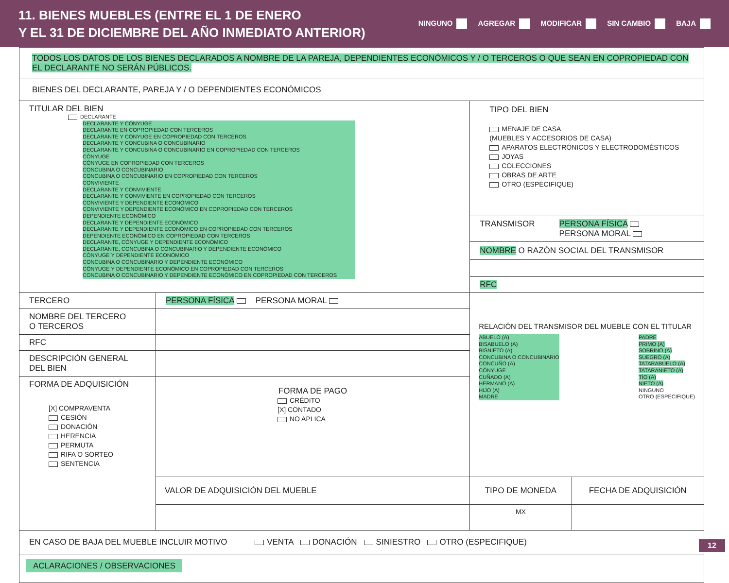11. BIENES MUEBLES (ENTRE EL 1 DE ENERO
Y EL 31 DE DICIEMBRE DEL AÑO INMEDIATO ANTERIOR)
NINGUNO AGREGAR MODIFICAR SIN CAMBIO BAJA
| TODOS LOS DATOS DE LOS BIENES DECLARADOS A NOMBRE DE LA PAREJA, DEPENDIENTES ECONÓMICOS Y / O TERCEROS O QUE SEAN EN COPROPIEDAD CON EL DECLARANTE NO SERÁN PÚBLICOS. | | | |
| BIENES DEL DECLARANTE, PAREJA Y / O DEPENDIENTES ECONÓMICOS | | | |
| TITULAR DEL BIEN DECLARANTE DECLARANTE Y CÓNYUGE DECLARANTE EN COPROPIEDAD CON TERCEROS DECLARANTE Y CÓNYUGE EN COPROPIEDAD CON TERCEROS DECLARANTE Y CONCUBINA O CONCUBINARIO DECLARANTE Y CONCUBINA O CONCUBINARIO EN COPROPIEDAD CON TERCEROS CÓNYUGE CÓNYUGE EN COPROPIEDAD CON TERCEROS CONCUBINA O CONCUBINARIO CONCUBINA O CONCUBINARIO EN COPROPIEDAD CON TERCEROS CONVIVIENTE DECLARANTE Y CONVIVIENTE DECLARANTE Y CONVIVIENTE EN COPROPIEDAD CON TERCEROS CONVIVIENTE Y DEPENDIENTE ECONÓMICO CONVIVIENTE Y DEPENDIENTE ECONÓMICO EN COPROPIEDAD CON TERCEROS DEPENDIENTE ECONÓMICO DECLARANTE Y DEPENDIENTE ECONÓMICO DECLARANTE Y DEPENDIENTE ECONÓMICO EN COPROPIEDAD CON TERCEROS DEPENDIENTE ECONÓMICO EN COPROPIEDAD CON TERCEROS DECLARANTE, CÓNYUGE Y DEPENDIENTE ECONÓMICO DECLARANTE, CONCUBINA O CONCUBINARIO Y DEPENDIENTE ECONÓMICO CÓNYUGE Y DEPENDIENTE ECONÓMICO CONCUBINA O CONCUBINARIO Y DEPENDIENTE ECONÓMICO CÓNYUGE Y DEPENDIENTE ECONÓMICO EN COPROPIEDAD CON TERCEROS CONCUBINA O CONCUBINARIO Y DEPENDIENTE ECONÓMICO EN COPROPIEDAD CON TERCEROS | | TIPO DEL BIEN MENAJE DE CASA (MUEBLES Y ACCESORIOS DE CASA) APARATOS ELECTRÓNICOS Y ELECTRODOMÉSTICOS JOYAS COLECCIONES OBRAS DE ARTE OTRO (ESPECIFIQUE) TRANSMISOR PERSONA FÍSICA PERSONA MORAL NOMBRE O RAZÓN SOCIAL DEL TRANSMISOR RFC | |
| TERCERO | PERSONA FÍSICA PERSONA MORAL | RELACIÓN DEL TRANSMISOR DEL MUEBLE CON EL TITULAR ABUELO (A) BISABUELO (A) BISNIETO (A) CONCUBINA O CONCUBINARIO CONCUÑO (A) CÓNYUGE CUÑADO (A) HERMANO (A) HIJO (A) MADRE PADRE PRIMO (A) SOBRINO (A) SUEGRO (A) TATARABUELO (A) TATARANIETO (A) TÍO (A) NIETO (A) NINGUNO OTRO (ESPECIFIQUE) | |
| NOMBRE DEL TERCERO O TERCEROS | | | |
| RFC | | | |
| DESCRIPCIÓN GENERAL DEL BIEN | | | |
| FORMA DE ADQUISICIÓN [X] COMPRAVENTA CESIÓN DONACIÓN HERENCIA PERMUTA RIFA O SORTEO SENTENCIA | FORMA DE PAGO CRÉDITO [X] CONTADO NO APLICA | | |
| | VALOR DE ADQUISICIÓN DEL MUEBLE | TIPO DE MONEDA | FECHA DE ADQUISICIÓN |
| | | MX | |
| EN CASO DE BAJA DEL MUEBLE INCLUIR MOTIVO VENTA DONACIÓN SINIESTRO OTRO (ESPECIFIQUE) | | | |
| ACLARACIONES / OBSERVACIONES | | | |
12